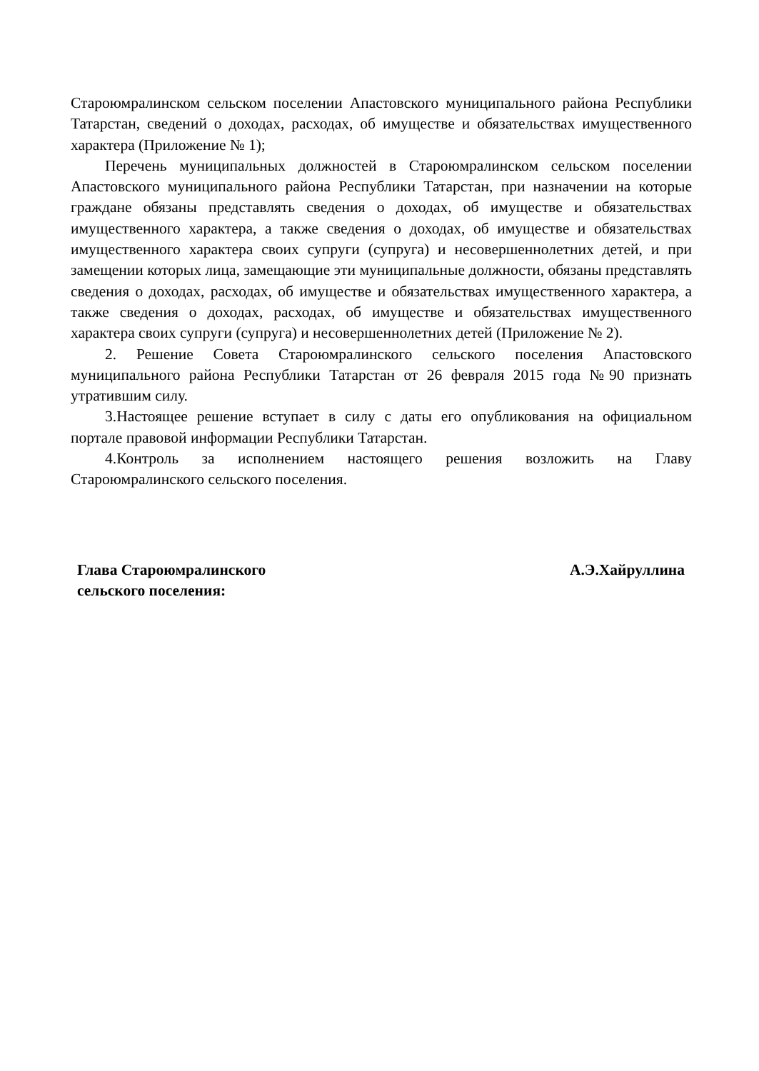Староюмралинском сельском поселении Апастовского муниципального района Республики Татарстан, сведений о доходах, расходах, об имуществе и обязательствах имущественного характера (Приложение № 1);
Перечень муниципальных должностей в Староюмралинском сельском поселении Апастовского муниципального района Республики Татарстан, при назначении на которые граждане обязаны представлять сведения о доходах, об имуществе и обязательствах имущественного характера, а также сведения о доходах, об имуществе и обязательствах имущественного характера своих супруги (супруга) и несовершеннолетних детей, и при замещении которых лица, замещающие эти муниципальные должности, обязаны представлять сведения о доходах, расходах, об имуществе и обязательствах имущественного характера, а также сведения о доходах, расходах, об имуществе и обязательствах имущественного характера своих супруги (супруга) и несовершеннолетних детей (Приложение № 2).
2. Решение Совета Староюмралинского сельского поселения Апастовского муниципального района Республики Татарстан от 26 февраля 2015 года №90 признать утратившим силу.
3.Настоящее решение вступает в силу с даты его опубликования на официальном портале правовой информации Республики Татарстан.
4.Контроль за исполнением настоящего решения возложить на Главу Староюмралинского сельского поселения.
Глава Староюмралинского
сельского поселения:
А.Э.Хайруллина